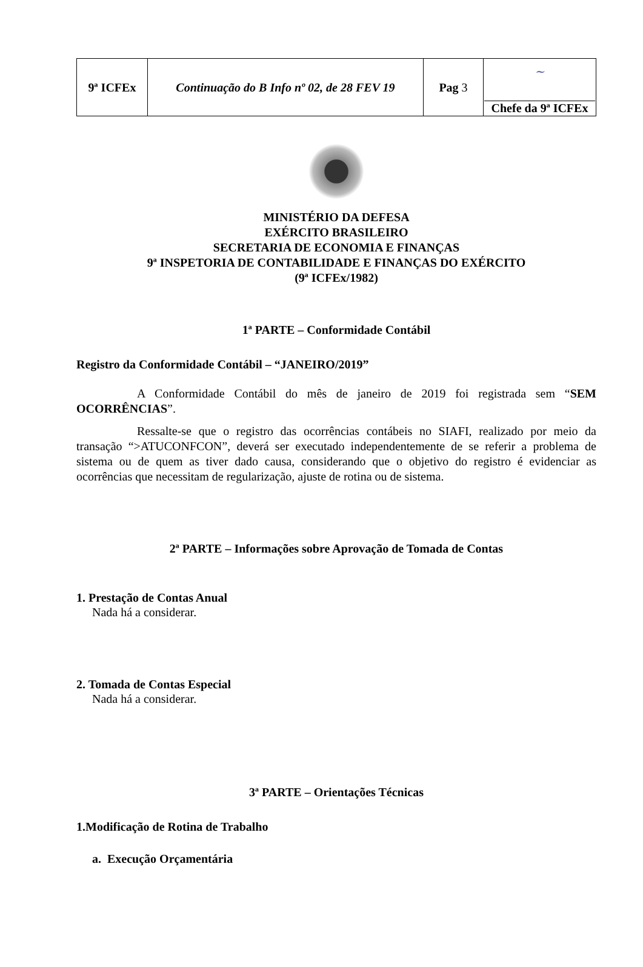| 9ª ICFEx | Continuação do B Info nº 02, de 28 FEV 19 | Pag 3 | ~ Chefe da 9ª ICFEx |
MINISTÉRIO DA DEFESA
EXÉRCITO BRASILEIRO
SECRETARIA DE ECONOMIA E FINANÇAS
9ª INSPETORIA DE CONTABILIDADE E FINANÇAS DO EXÉRCITO
(9ª ICFEx/1982)
1ª PARTE – Conformidade Contábil
Registro da Conformidade Contábil – “JANEIRO/2019”
A Conformidade Contábil do mês de janeiro de 2019 foi registrada sem “SEM OCORRÊNCIAS”.
Ressalte-se que o registro das ocorrências contábeis no SIAFI, realizado por meio da transação “>ATUCONFCON”, deverá ser executado independentemente de se referir a problema de sistema ou de quem as tiver dado causa, considerando que o objetivo do registro é evidenciar as ocorrências que necessitam de regularização, ajuste de rotina ou de sistema.
2ª PARTE – Informações sobre Aprovação de Tomada de Contas
1. Prestação de Contas Anual
Nada há a considerar.
2. Tomada de Contas Especial
Nada há a considerar.
3ª PARTE – Orientações Técnicas
1.Modificação de Rotina de Trabalho
a. Execução Orçamentária